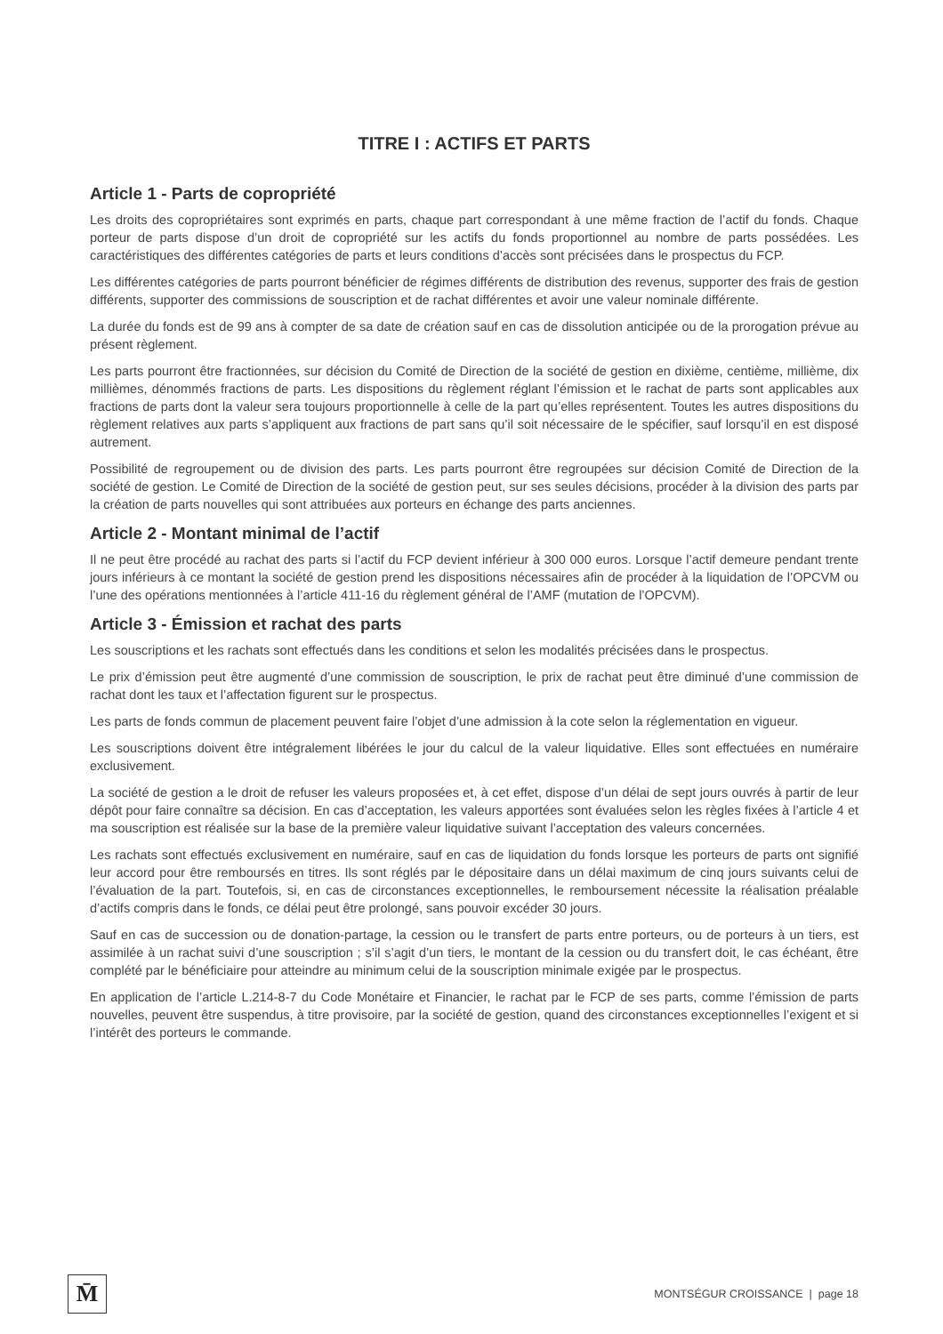TITRE I : ACTIFS ET PARTS
Article 1 - Parts de copropriété
Les droits des copropriétaires sont exprimés en parts, chaque part correspondant à une même fraction de l’actif du fonds. Chaque porteur de parts dispose d’un droit de copropriété sur les actifs du fonds proportionnel au nombre de parts possédées. Les caractéristiques des différentes catégories de parts et leurs conditions d’accès sont précisées dans le prospectus du FCP.
Les différentes catégories de parts pourront bénéficier de régimes différents de distribution des revenus, supporter des frais de gestion différents, supporter des commissions de souscription et de rachat différentes et avoir une valeur nominale différente.
La durée du fonds est de 99 ans à compter de sa date de création sauf en cas de dissolution anticipée ou de la prorogation prévue au présent règlement.
Les parts pourront être fractionnées, sur décision du Comité de Direction de la société de gestion en dixième, centième, millième, dix millièmes, dénommés fractions de parts. Les dispositions du règlement réglant l’émission et le rachat de parts sont applicables aux fractions de parts dont la valeur sera toujours proportionnelle à celle de la part qu’elles représentent. Toutes les autres dispositions du règlement relatives aux parts s’appliquent aux fractions de part sans qu’il soit nécessaire de le spécifier, sauf lorsqu’il en est disposé autrement.
Possibilité de regroupement ou de division des parts. Les parts pourront être regroupées sur décision Comité de Direction de la société de gestion. Le Comité de Direction de la société de gestion peut, sur ses seules décisions, procéder à la division des parts par la création de parts nouvelles qui sont attribuées aux porteurs en échange des parts anciennes.
Article 2 - Montant minimal de l’actif
Il ne peut être procédé au rachat des parts si l’actif du FCP devient inférieur à 300 000 euros. Lorsque l’actif demeure pendant trente jours inférieurs à ce montant la société de gestion prend les dispositions nécessaires afin de procéder à la liquidation de l’OPCVM ou l’une des opérations mentionnées à l’article 411-16 du règlement général de l’AMF (mutation de l’OPCVM).
Article 3 - Émission et rachat des parts
Les souscriptions et les rachats sont effectués dans les conditions et selon les modalités précisées dans le prospectus.
Le prix d’émission peut être augmenté d’une commission de souscription, le prix de rachat peut être diminué d’une commission de rachat dont les taux et l’affectation figurent sur le prospectus.
Les parts de fonds commun de placement peuvent faire l’objet d’une admission à la cote selon la réglementation en vigueur.
Les souscriptions doivent être intégralement libérées le jour du calcul de la valeur liquidative. Elles sont effectuées en numéraire exclusivement.
La société de gestion a le droit de refuser les valeurs proposées et, à cet effet, dispose d’un délai de sept jours ouvrés à partir de leur dépôt pour faire connaître sa décision. En cas d’acceptation, les valeurs apportées sont évaluées selon les règles fixées à l’article 4 et ma souscription est réalisée sur la base de la première valeur liquidative suivant l’acceptation des valeurs concernées.
Les rachats sont effectués exclusivement en numéraire, sauf en cas de liquidation du fonds lorsque les porteurs de parts ont signifié leur accord pour être remboursés en titres. Ils sont réglés par le dépositaire dans un délai maximum de cinq jours suivants celui de l’évaluation de la part. Toutefois, si, en cas de circonstances exceptionnelles, le remboursement nécessite la réalisation préalable d’actifs compris dans le fonds, ce délai peut être prolongé, sans pouvoir excéder 30 jours.
Sauf en cas de succession ou de donation-partage, la cession ou le transfert de parts entre porteurs, ou de porteurs à un tiers, est assimilée à un rachat suivi d’une souscription ; s’il s’agit d’un tiers, le montant de la cession ou du transfert doit, le cas échéant, être complété par le bénéficiaire pour atteindre au minimum celui de la souscription minimale exigée par le prospectus.
En application de l’article L.214-8-7 du Code Monétaire et Financier, le rachat par le FCP de ses parts, comme l’émission de parts nouvelles, peuvent être suspendus, à titre provisoire, par la société de gestion, quand des circonstances exceptionnelles l’exigent et si l’intérêt des porteurs le commande.
M̄
MONTSÉGUR CROISSANCE | page 18